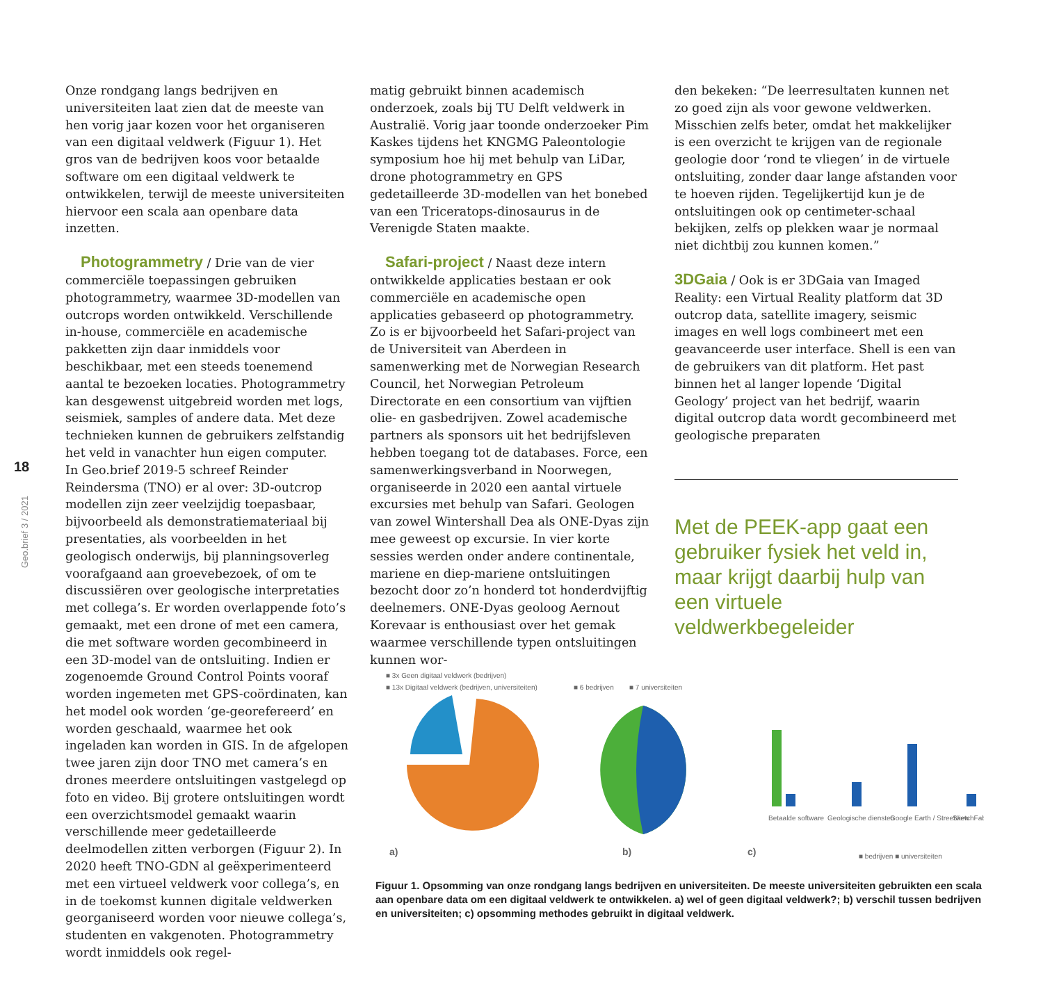18
Geo.brief 3 / 2021
Onze rondgang langs bedrijven en universiteiten laat zien dat de meeste van hen vorig jaar kozen voor het organiseren van een digitaal veldwerk (Figuur 1). Het gros van de bedrijven koos voor betaalde software om een digitaal veldwerk te ontwikkelen, terwijl de meeste universiteiten hiervoor een scala aan openbare data inzetten.
Photogrammetry / Drie van de vier commerciële toepassingen gebruiken photogrammetry, waarmee 3D-modellen van outcrops worden ontwikkeld. Verschillende in-house, commerciële en academische pakketten zijn daar inmiddels voor beschikbaar, met een steeds toenemend aantal te bezoeken locaties. Photogrammetry kan desgewenst uitgebreid worden met logs, seismiek, samples of andere data. Met deze technieken kunnen de gebruikers zelfstandig het veld in vanachter hun eigen computer.
In Geo.brief 2019-5 schreef Reinder Reindersma (TNO) er al over: 3D-outcrop modellen zijn zeer veelzijdig toepasbaar, bijvoorbeeld als demonstratiemateriaal bij presentaties, als voorbeelden in het geologisch onderwijs, bij planningsoverleg voorafgaand aan groevebezoek, of om te discussiëren over geologische interpretaties met collega’s. Er worden overlappende foto’s gemaakt, met een drone of met een camera, die met software worden gecombineerd in een 3D-model van de ontsluiting. Indien er zogenoemde Ground Control Points vooraf worden ingemeten met GPS-coördinaten, kan het model ook worden ‘ge-georefereerd’ en worden geschaald, waarmee het ook ingeladen kan worden in GIS. In de afgelopen twee jaren zijn door TNO met camera’s en drones meerdere ontsluitingen vastgelegd op foto en video. Bij grotere ontsluitingen wordt een overzichtsmodel gemaakt waarin verschillende meer gedetailleerde deelmodellen zitten verborgen (Figuur 2). In 2020 heeft TNO-GDN al geëxperimenteerd met een virtueel veldwerk voor collega’s, en in de toekomst kunnen digitale veldwerken georganiseerd worden voor nieuwe collega’s, studenten en vakgenoten. Photogrammetry wordt inmiddels ook regel-
matig gebruikt binnen academisch onderzoek, zoals bij TU Delft veldwerk in Australië. Vorig jaar toonde onderzoeker Pim Kaskes tijdens het KNGMG Paleontologie symposium hoe hij met behulp van LiDar, drone photogrammetry en GPS gedetailleerde 3D-modellen van het bonebed van een Triceratops-dinosaurus in de Verenigde Staten maakte.
Safari-project / Naast deze intern ontwikkelde applicaties bestaan er ook commerciële en academische open applicaties gebaseerd op photogrammetry. Zo is er bijvoorbeeld het Safari-project van de Universiteit van Aberdeen in samenwerking met de Norwegian Research Council, het Norwegian Petroleum Directorate en een consortium van vijftien olie- en gasbedrijven. Zowel academische partners als sponsors uit het bedrijfsleven hebben toegang tot de databases. Force, een samenwerkingsverband in Noorwegen, organiseerde in 2020 een aantal virtuele excursies met behulp van Safari. Geologen van zowel Wintershall Dea als ONE-Dyas zijn mee geweest op excursie. In vier korte sessies werden onder andere continentale, mariene en diep-mariene ontsluitingen bezocht door zo’n honderd tot honderdvijftig deelnemers. ONE-Dyas geoloog Aernout Korevaar is enthousiast over het gemak waarmee verschillende typen ontsluitingen kunnen wor-
den bekeken: “De leerresultaten kunnen net zo goed zijn als voor gewone veldwerken. Misschien zelfs beter, omdat het makkelijker is een overzicht te krijgen van de regionale geologie door ‘rond te vliegen’ in de virtuele ontsluiting, zonder daar lange afstanden voor te hoeven rijden. Tegelijkertijd kun je de ontsluitingen ook op centimeter-schaal bekijken, zelfs op plekken waar je normaal niet dichtbij zou kunnen komen.”
3DGaia / Ook is er 3DGaia van Imaged Reality: een Virtual Reality platform dat 3D outcrop data, satellite imagery, seismic images en well logs combineert met een geavanceerde user interface. Shell is een van de gebruikers van dit platform. Het past binnen het al langer lopende ‘Digital Geology’ project van het bedrijf, waarin digital outcrop data wordt gecombineerd met geologische preparaten
Met de PEEK-app gaat een gebruiker fysiek het veld in, maar krijgt daarbij hulp van een virtuele veldwerkbegeleider
■ 3x Geen digitaal veldwerk (bedrijven)
■ 13x Digitaal veldwerk (bedrijven, universiteiten)
■ 6 bedrijven
■ 7 universiteiten
Betaalde software
Geologische diensten
Google Earth / Streetview
SketchFab
■ bedrijven ■ universiteiten
a)
b)
c)
Figuur 1. Opsomming van onze rondgang langs bedrijven en universiteiten. De meeste universiteiten gebruikten een scala aan openbare data om een digitaal veldwerk te ontwikkelen. a) wel of geen digitaal veldwerk?; b) verschil tussen bedrijven en universiteiten; c) opsomming methodes gebruikt in digitaal veldwerk.